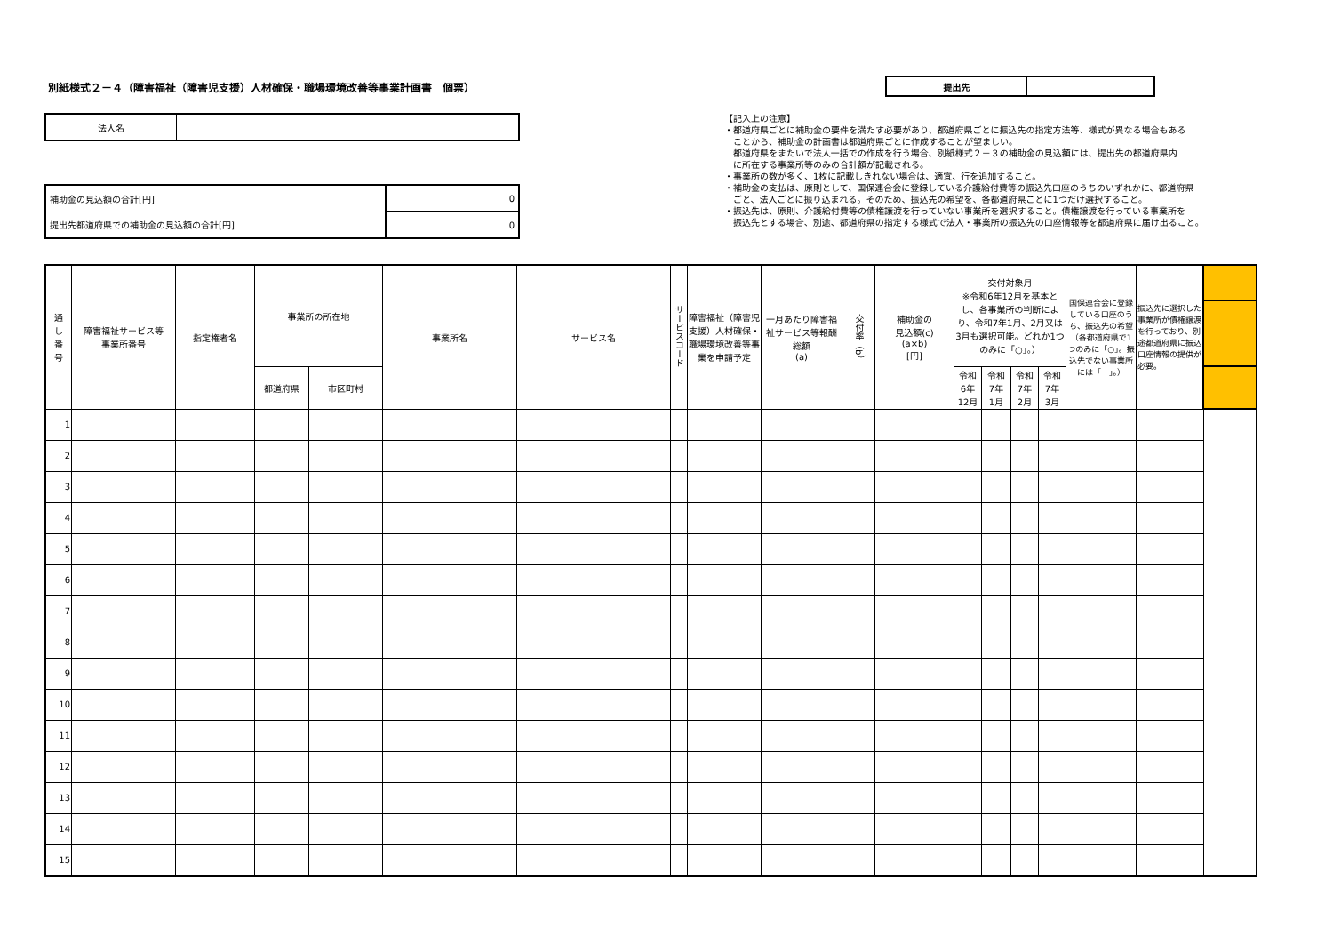別紙様式２－４（障害福祉（障害児支援）人材確保・職場環境改善等事業計画書　個票）
| 提出先 | |
| 法人名 | |
| 補助金の見込額の合計[円] | 0 |
| 提出先都道府県での補助金の見込額の合計[円] | 0 |
【記入上の注意】
・都道府県ごとに補助金の要件を満たす必要があり、都道府県ごとに振込先の指定方法等、様式が異なる場合もある
　ことから、補助金の計画書は都道府県ごとに作成することが望ましい。
　都道府県をまたいで法人一括での作成を行う場合、別紙様式２－３の補助金の見込額には、提出先の都道府県内
　に所在する事業所等のみの合計額が記載される。
・事業所の数が多く、1枚に記載しきれない場合は、適宜、行を追加すること。
・補助金の支払は、原則として、国保連合会に登録している介護給付費等の振込先口座のうちのいずれかに、都道府県
　ごと、法人ごとに振り込まれる。そのため、振込先の希望を、各都道府県ごとに1つだけ選択すること。
・振込先は、原則、介護給付費等の債権譲渡を行っていない事業所を選択すること。債権譲渡を行っている事業所を
　振込先とする場合、別途、都道府県の指定する様式で法人・事業所の振込先の口座情報等を都道府県に届け出ること。
| 通 し 番 号 | 障害福祉サービス等 事業所番号 | 指定権者名 | 事業所の所在地 | | 事業所名 | サービス名 | サービスコード | 障害福祉（障害児支援）人材確保・職場環境改善等事業を申請予定 | 一月あたり障害福祉サービス等報酬総額 (a) | 交付率（b） | 補助金の 見込額(c) (a×b) [円] | 交付対象月 ※令和6年12月を基本とし、各事業所の判断により、令和7年1月、2月又は3月も選択可能。どれか1つのみに「○」。） | | | | 国保連合会に登録している口座のうち、振込先の希望（各都道府県で1つのみに「○」。振込先でない事業所には「－」。） | 振込先に選択した事業所が債権譲渡を行っており、別途都道府県に振込口座情報の提供が必要。 | |
| --- | --- | --- | --- | --- | --- | --- | --- | --- | --- | --- | --- | --- | --- | --- | --- | --- | --- | --- |
| | | | 都道府県 | 市区町村 | | | | | | | | 令和 6年 12月 | 令和 7年 1月 | 令和 7年 2月 | 令和 7年 3月 | | | |
| 1 | | | | | | | | | | | | | | | | | | |
| 2 | | | | | | | | | | | | | | | | | | |
| 3 | | | | | | | | | | | | | | | | | | |
| 4 | | | | | | | | | | | | | | | | | | |
| 5 | | | | | | | | | | | | | | | | | | |
| 6 | | | | | | | | | | | | | | | | | | |
| 7 | | | | | | | | | | | | | | | | | | |
| 8 | | | | | | | | | | | | | | | | | | |
| 9 | | | | | | | | | | | | | | | | | | |
| 10 | | | | | | | | | | | | | | | | | | |
| 11 | | | | | | | | | | | | | | | | | | |
| 12 | | | | | | | | | | | | | | | | | | |
| 13 | | | | | | | | | | | | | | | | | | |
| 14 | | | | | | | | | | | | | | | | | | |
| 15 | | | | | | | | | | | | | | | | | | |